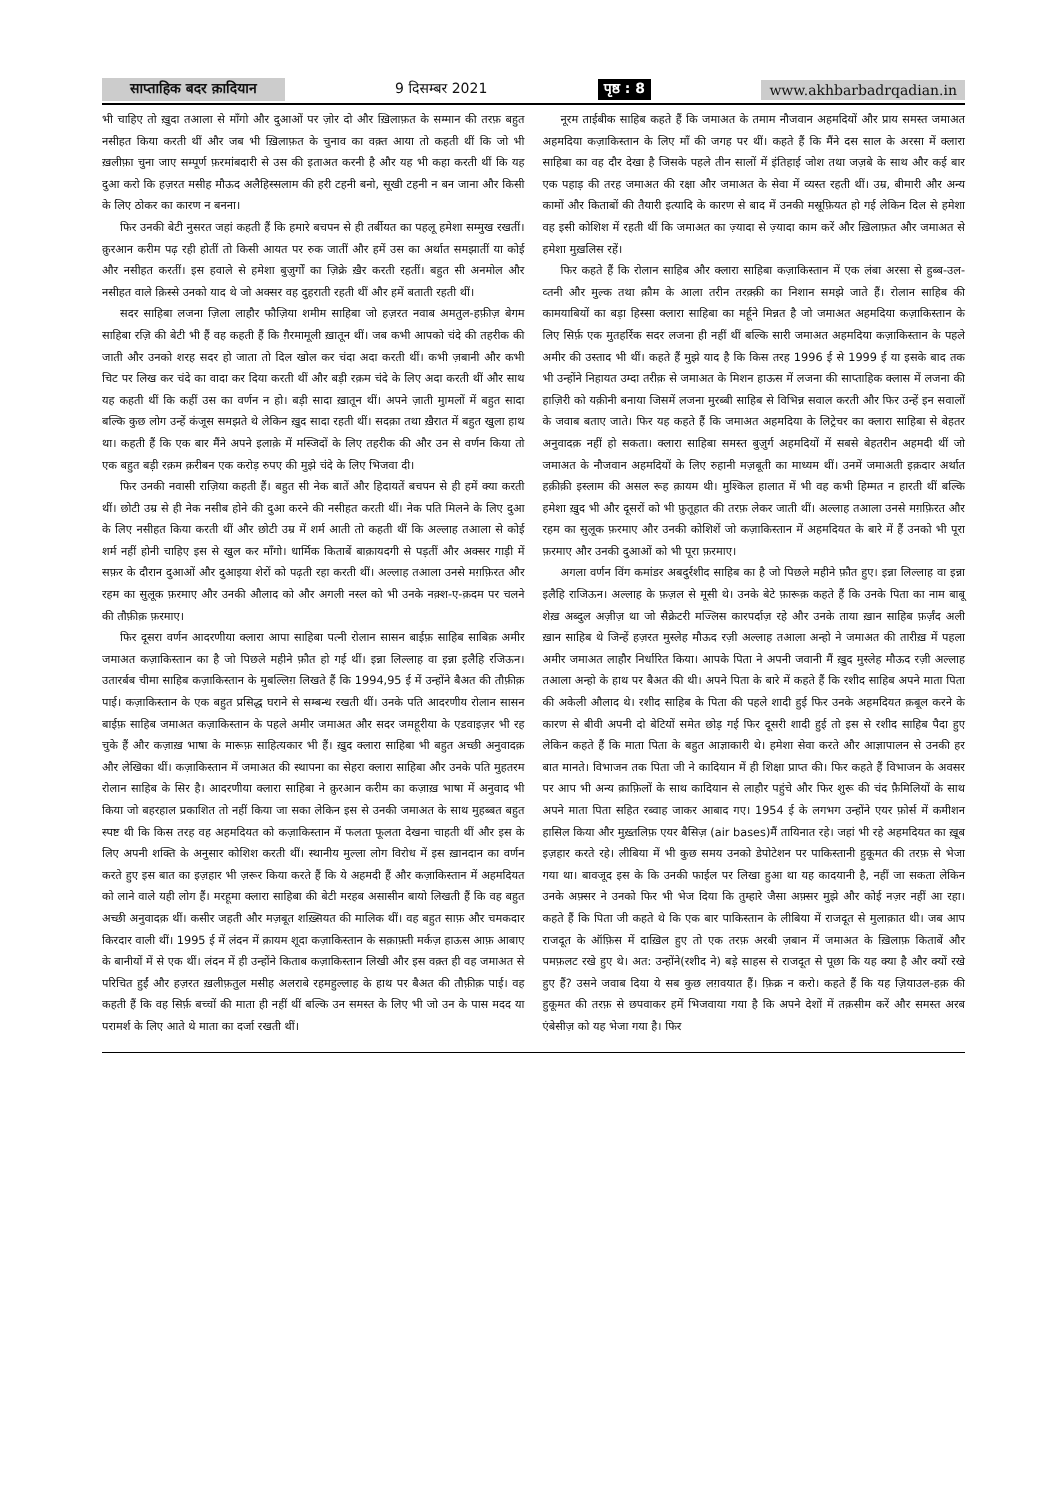साप्ताहिक बदर क़ादियान 9 दिसम्बर 2021 पृष्ठ : 8 www.akhbarbadrqadian.in
भी चाहिए तो ख़ुदा तआला से माँगो और दुआओं पर ज़ोर दो और ख़िलाफ़त के सम्मान की तरफ़ बहुत नसीहत किया करती थीं और जब भी ख़िलाफ़त के चुनाव का वक़्त आया तो कहती थीं कि जो भी ख़लीफ़ा चुना जाए सम्पूर्ण फ़रमांबदारी से उस की इताअत करनी है और यह भी कहा करती थीं कि यह दुआ करो कि हज़रत मसीह मौऊद अलैहिस्सलाम की हरी टहनी बनो, सूखी टहनी न बन जाना और किसी के लिए ठोकर का कारण न बनना।
फिर उनकी बेटी नुसरत जहां कहती हैं कि हमारे बचपन से ही तर्बीयत का पहलू हमेशा सम्मुख रखतीं। क़ुरआन करीम पढ़ रही होतीं तो किसी आयत पर रुक जातीं और हमें उस का अर्थात समझातीं या कोई और नसीहत करतीं। इस हवाले से हमेशा बुज़ुर्गों का ज़िक्रे ख़ैर करती रहतीं। बहुत सी अनमोल और नसीहत वाले क़िस्से उनको याद थे जो अक्सर वह दुहराती रहती थीं और हमें बताती रहती थीं।
सदर साहिबा लजना ज़िला लाहौर फौज़िया शमीम साहिबा जो हज़रत नवाब अमतुल-हफ़ीज़ बेगम साहिबा रज़ि की बेटी भी हैं वह कहती हैं कि ग़ैरमामूली ख़ातून थीं। जब कभी आपको चंदे की तहरीक की जाती और उनको शरह सदर हो जाता तो दिल खोल कर चंदा अदा करती थीं। कभी ज़बानी और कभी चिट पर लिख कर चंदे का वादा कर दिया करती थीं और बड़ी रक़म चंदे के लिए अदा करती थीं और साथ यह कहती थीं कि कहीं उस का वर्णन न हो। बड़ी सादा ख़ातून थीं। अपने ज़ाती मुामलों में बहुत सादा बल्कि कुछ लोग उन्हें कंजूस समझते थे लेकिन ख़ुद सादा रहती थीं। सदक़ा तथा ख़ैरात में बहुत खुला हाथ था। कहती हैं कि एक बार मैंने अपने इलाक़े में मस्जिदों के लिए तहरीक की और उन से वर्णन किया तो एक बहुत बड़ी रक़म क़रीबन एक करोड़ रुपए की मुझे चंदे के लिए भिजवा दी।
फिर उनकी नवासी राज़िया कहती हैं। बहुत सी नेक बातें और हिदायतें बचपन से ही हमें क्या करती थीं। छोटी उम्र से ही नेक नसीब होने की दुआ करने की नसीहत करती थीं। नेक पति मिलने के लिए दुआ के लिए नसीहत किया करती थीं और छोटी उम्र में शर्म आती तो कहती थीं कि अल्लाह तआला से कोई शर्म नहीं होनी चाहिए इस से खुल कर माँगो। धार्मिक किताबें बाक़ायदगी से पड़तीं और अक्सर गाड़ी में सफ़र के दौरान दुआओं और दुआइया शेरों को पढ़ती रहा करती थीं। अल्लाह तआला उनसे मग़फ़िरत और रहम का सुलूक फ़रमाए और उनकी औलाद को और अगली नस्ल को भी उनके नक़्श-ए-क़दम पर चलने की तौफ़ीक़ फ़रमाए।
फिर दूसरा वर्णन आदरणीया क्लारा आपा साहिबा पत्नी रोलान सासन बाईफ़ साहिब साबिक़ अमीर जमाअत कज़ाकिस्तान का है जो पिछले महीने फ़ौत हो गई थीं। इन्ना लिल्लाह वा इन्ना इलैहि रजिऊन। उतारर्बब चीमा साहिब कज़ाकिस्तान के मुबल्लिग़ लिखते हैं कि 1994,95 ई में उन्होंने बैअत की तौफ़ीक़ पाई। कज़ाकिस्तान के एक बहुत प्रसिद्ध घराने से सम्बन्ध रखती थीं। उनके पति आदरणीय रोलान सासन बाईफ़ साहिब जमाअत कज़ाकिस्तान के पहले अमीर जमाअत और सदर जमहूरीया के एडवाइज़र भी रह चुके हैं और कज़ाख़ भाषा के मारूफ़ साहित्यकार भी हैं। ख़ुद क्लारा साहिबा भी बहुत अच्छी अनुवादक़ और लेखिका थीं। कज़ाकिस्तान में जमाअत की स्थापना का सेहरा क्लारा साहिबा और उनके पति मुहतरम रोलान साहिब के सिर है। आदरणीया क्लारा साहिबा ने क़ुरआन करीम का कज़ाख़ भाषा में अनुवाद भी किया जो बहरहाल प्रकाशित तो नहीं किया जा सका लेकिन इस से उनकी जमाअत के साथ मुहब्बत बहुत स्पष्ट थी कि किस तरह वह अहमदियत को कज़ाकिस्तान में फलता फूलता देखना चाहती थीं और इस के लिए अपनी शक्ति के अनुसार कोशिश करती थीं। स्थानीय मुल्ला लोग विरोध में इस ख़ानदान का वर्णन करते हुए इस बात का इज़हार भी ज़रूर किया करते हैं कि ये अहमदी हैं और कज़ाकिस्तान में अहमदियत को लाने वाले यही लोग हैं। मरहूमा क्लारा साहिबा की बेटी मरहब असासीन बायो लिखती हैं कि वह बहुत अच्छी अनुवादक़ थीं। कसीर जहती और मज़बूत शख़्सियत की मालिक थीं। वह बहुत साफ़ और चमकदार किरदार वाली थीं। 1995 ई में लंदन में क़ायम शूदा कज़ाकिस्तान के सक़ाफ़्ती मर्कज़ हाऊस आफ़ आबाए के बानीयों में से एक थीं। लंदन में ही उन्होंने किताब कज़ाकिस्तान लिखी और इस वक़्त ही वह जमाअत से परिचित हुईं और हज़रत ख़लीफ़तुल मसीह अलराबे रहमहुल्लाह के हाथ पर बैअत की तौफ़ीक़ पाई। वह कहती हैं कि वह सिर्फ़ बच्चों की माता ही नहीं थीं बल्कि उन समस्त के लिए भी जो उन के पास मदद या परामर्श के लिए आते थे माता का दर्जा रखती थीं।
नूरम ताईबीक साहिब कहते हैं कि जमाअत के तमाम नौजवान अहमदियों और प्राय समस्त जमाअत अहमदिया कज़ाकिस्तान के लिए माँ की जगह पर थीं। कहते हैं कि मैंने दस साल के अरसा में क्लारा साहिबा का वह दौर देखा है जिसके पहले तीन सालों में इंतिहाई जोश तथा जज़बे के साथ और कई बार एक पहाड़ की तरह जमाअत की रक्षा और जमाअत के सेवा में व्यस्त रहती थीं। उम्र, बीमारी और अन्य कामों और किताबों की तैयारी इत्यादि के कारण से बाद में उनकी मस्रूफ़ियत हो गई लेकिन दिल से हमेशा वह इसी कोशिश में रहती थीं कि जमाअत का ज़्यादा से ज़्यादा काम करें और ख़िलाफ़त और जमाअत से हमेशा मुख़लिस रहें।
फिर कहते हैं कि रोलान साहिब और क्लारा साहिबा कज़ाकिस्तान में एक लंबा अरसा से हुब्ब-उल-व्तनी और मुल्क तथा क़ौम के आला तरीन तरक़्क़ी का निशान समझे जाते हैं। रोलान साहिब की कामयाबियों का बड़ा हिस्सा क्लारा साहिबा का मर्हूने मिन्नत है जो जमाअत अहमदिया कज़ाकिस्तान के लिए सिर्फ़ एक मुतहर्रिक सदर लजना ही नहीं थीं बल्कि सारी जमाअत अहमदिया कज़ाकिस्तान के पहले अमीर की उस्ताद भी थीं। कहते हैं मुझे याद है कि किस तरह 1996 ई से 1999 ई या इसके बाद तक भी उन्होंने निहायत उम्दा तरीक़ से जमाअत के मिशन हाऊस में लजना की साप्ताहिक क्लास में लजना की हाज़िरी को यक़ीनी बनाया जिसमें लजना मुरब्बी साहिब से विभिन्न सवाल करती और फिर उन्हें इन सवालों के जवाब बताए जाते। फिर यह कहते हैं कि जमाअत अहमदिया के लिट्रेचर का क्लारा साहिबा से बेहतर अनुवादक़ नहीं हो सकता। क्लारा साहिबा समस्त बुज़ुर्ग अहमदियों में सबसे बेहतरीन अहमदी थीं जो जमाअत के नौजवान अहमदियों के लिए रुहानी मज़बूती का माध्यम थीं। उनमें जमाअती इक़दार अर्थात हक़ीक़ी इस्लाम की असल रूह क़ायम थी। मुश्किल हालात में भी वह कभी हिम्मत न हारती थीं बल्कि हमेशा ख़ुद भी और दूसरों को भी फ़ुतूहात की तरफ़ लेकर जाती थीं। अल्लाह तआला उनसे मग़फ़िरत और रहम का सुलूक फ़रमाए और उनकी कोशिशें जो कज़ाकिस्तान में अहमदियत के बारे में हैं उनको भी पूरा फ़रमाए और उनकी दुआओं को भी पूरा फ़रमाए।
अगला वर्णन विंग कमांडर अबदुर्रशीद साहिब का है जो पिछले महीने फ़ौत हुए। इन्ना लिल्लाह वा इन्ना इलैहि राजिऊन। अल्लाह के फ़ज़ल से मूसी थे। उनके बेटे फ़ारूक़ कहते हैं कि उनके पिता का नाम बाबू शेख़ अब्दुल अज़ीज़ था जो सैक्रेटरी मज्लिस कारपर्दाज़ रहे और उनके ताया ख़ान साहिब फ़र्ज़ंद अली ख़ान साहिब थे जिन्हें हज़रत मुस्लेह मौऊद रज़ी अल्लाह तआला अन्हो ने जमाअत की तारीख़ में पहला अमीर जमाअत लाहौर निर्धारित किया। आपके पिता ने अपनी जवानी मैं ख़ुद मुस्लेह मौऊद रज़ी अल्लाह तआला अन्हो के हाथ पर बैअत की थी। अपने पिता के बारे में कहते हैं कि रशीद साहिब अपने माता पिता की अकेली औलाद थे। रशीद साहिब के पिता की पहले शादी हुई फिर उनके अहमदियत क़बूल करने के कारण से बीवी अपनी दो बेटियों समेत छोड़ गई फिर दूसरी शादी हुई तो इस से रशीद साहिब पैदा हुए लेकिन कहते हैं कि माता पिता के बहुत आज्ञाकारी थे। हमेशा सेवा करते और आज्ञापालन से उनकी हर बात मानते। विभाजन तक पिता जी ने कादियान में ही शिक्षा प्राप्त की। फिर कहते हैं विभाजन के अवसर पर आप भी अन्य क़ाफ़िलों के साथ कादियान से लाहौर पहुंचे और फिर शुरू की चंद फ़ैमिलियों के साथ अपने माता पिता सहित रब्वाह जाकर आबाद गए। 1954 ई के लगभग उन्होंने एयर फ़ोर्स में कमीशन हासिल किया और मुख़्तलिफ़ एयर बैसिज़ (air bases)मैं तायिनात रहे। जहां भी रहे अहमदियत का ख़ूब इज़हार करते रहे। लीबिया में भी कुछ समय उनको डेपोटेशन पर पाकिस्तानी हुकूमत की तरफ़ से भेजा गया था। बावजूद इस के कि उनकी फाईल पर लिखा हुआ था यह कादयानी है, नहीं जा सकता लेकिन उनके अफ़्सर ने उनको फिर भी भेज दिया कि तुम्हारे जैसा अफ़्सर मुझे और कोई नज़र नहीं आ रहा। कहते हैं कि पिता जी कहते थे कि एक बार पाकिस्तान के लीबिया में राजदूत से मुलाक़ात थी। जब आप राजदूत के ऑफ़िस में दाख़िल हुए तो एक तरफ़ अरबी ज़बान में जमाअत के ख़िलाफ़ किताबें और पमफ़लट रखे हुए थे। अत: उन्होंने(रशीद ने) बड़े साहस से राजदूत से पूछा कि यह क्या है और क्यों रखे हुए हैं? उसने जवाब दिया ये सब कुछ लग़वयात हैं। फ़िक्र न करो। कहते हैं कि यह ज़ियाउल-हक़ की हुकूमत की तरफ़ से छपवाकर हमें भिजवाया गया है कि अपने देशों में तक़सीम करें और समस्त अरब एंबेसीज़ को यह भेजा गया है। फिर